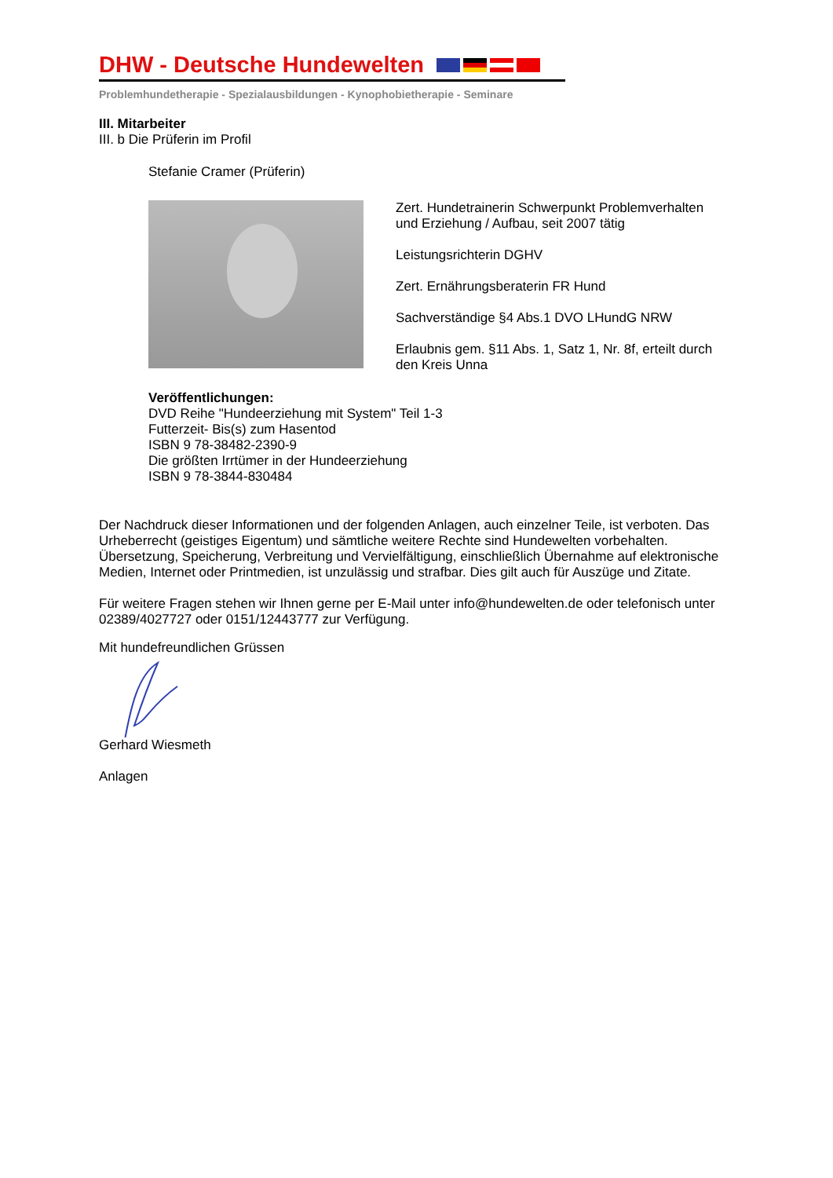DHW - Deutsche Hundewelten
Problemhundetherapie - Spezialausbildungen - Kynophobietherapie - Seminare
III. Mitarbeiter
III. b Die Prüferin im Profil
Stefanie Cramer (Prüferin)
Zert. Hundetrainerin Schwerpunkt Problemverhalten
und Erziehung / Aufbau, seit 2007 tätig
Leistungsrichterin DGHV
Zert. Ernährungsberaterin FR Hund
Sachverständige §4 Abs.1 DVO LHundG NRW
Erlaubnis gem. §11 Abs. 1, Satz 1, Nr. 8f, erteilt durch
den Kreis Unna
Veröffentlichungen:
DVD Reihe "Hundeerziehung mit System" Teil 1-3
Futterzeit- Bis(s) zum Hasentod
ISBN 9 78-38482-2390-9
Die größten Irrtümer in der Hundeerziehung
ISBN 9 78-3844-830484
Der Nachdruck dieser Informationen und der folgenden Anlagen, auch einzelner Teile, ist verboten. Das Urheberrecht (geistiges Eigentum) und sämtliche weitere Rechte sind Hundewelten vorbehalten. Übersetzung, Speicherung, Verbreitung und Vervielfältigung, einschließlich Übernahme auf elektronische Medien, Internet oder Printmedien, ist unzulässig und strafbar. Dies gilt auch für Auszüge und Zitate.
Für weitere Fragen stehen wir Ihnen gerne per E-Mail unter info@hundewelten.de oder telefonisch unter 02389/4027727 oder 0151/12443777 zur Verfügung.
Mit hundefreundlichen Grüssen
Gerhard Wiesmeth
Anlagen